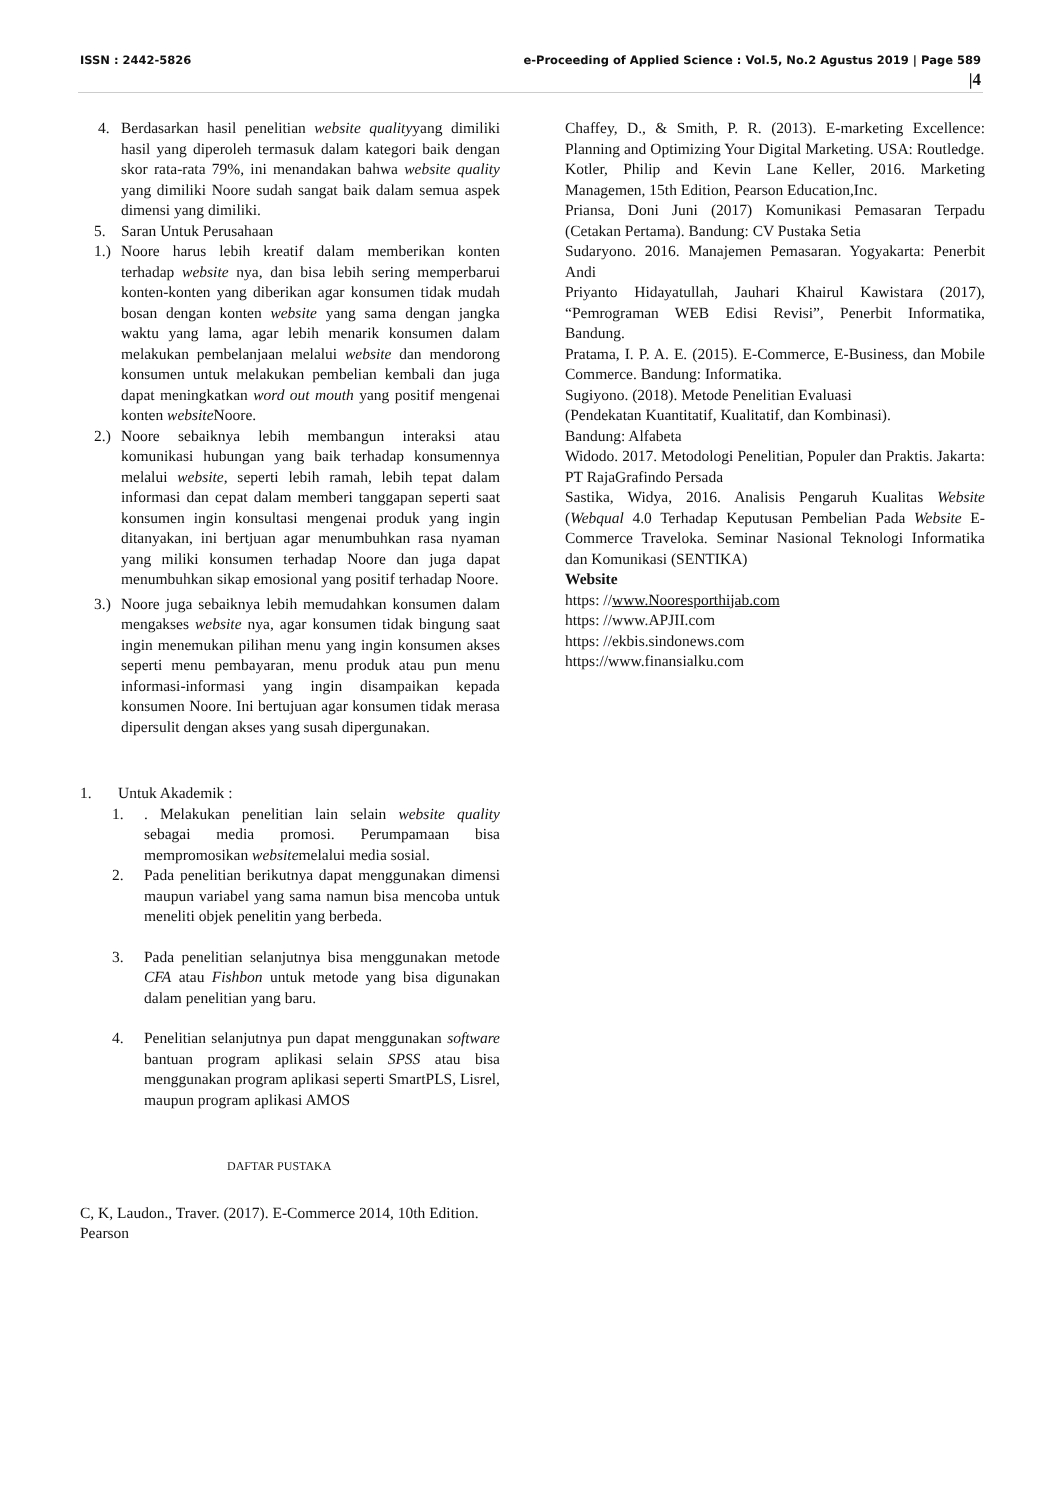ISSN : 2442-5826 e-Proceeding of Applied Science : Vol.5, No.2 Agustus 2019 | Page 589
|4
4. Berdasarkan hasil penelitian website qualityyang dimiliki hasil yang diperoleh termasuk dalam kategori baik dengan skor rata-rata 79%, ini menandakan bahwa website quality yang dimiliki Noore sudah sangat baik dalam semua aspek dimensi yang dimiliki.
5. Saran Untuk Perusahaan
1.) Noore harus lebih kreatif dalam memberikan konten terhadap website nya, dan bisa lebih sering memperbarui konten-konten yang diberikan agar konsumen tidak mudah bosan dengan konten website yang sama dengan jangka waktu yang lama, agar lebih menarik konsumen dalam melakukan pembelanjaan melalui website dan mendorong konsumen untuk melakukan pembelian kembali dan juga dapat meningkatkan word out mouth yang positif mengenai konten website Noore.
2.) Noore sebaiknya lebih membangun interaksi atau komunikasi hubungan yang baik terhadap konsumennya melalui website, seperti lebih ramah, lebih tepat dalam informasi dan cepat dalam memberi tanggapan seperti saat konsumen ingin konsultasi mengenai produk yang ingin ditanyakan, ini bertjuan agar menumbuhkan rasa nyaman yang miliki konsumen terhadap Noore dan juga dapat menumbuhkan sikap emosional yang positif terhadap Noore.
3.) Noore juga sebaiknya lebih memudahkan konsumen dalam mengakses website nya, agar konsumen tidak bingung saat ingin menemukan pilihan menu yang ingin konsumen akses seperti menu pembayaran, menu produk atau pun menu informasi-informasi yang ingin disampaikan kepada konsumen Noore. Ini bertujuan agar konsumen tidak merasa dipersulit dengan akses yang susah dipergunakan.
1. Untuk Akademik :
1.. Melakukan penelitian lain selain website quality sebagai media promosi. Perumpamaan bisa mempromosikan websitemelalui media sosial.
2. Pada penelitian berikutnya dapat menggunakan dimensi maupun variabel yang sama namun bisa mencoba untuk meneliti objek penelitin yang berbeda.
3. Pada penelitian selanjutnya bisa menggunakan metode CFA atau Fishbon untuk metode yang bisa digunakan dalam penelitian yang baru.
4. Penelitian selanjutnya pun dapat menggunakan software bantuan program aplikasi selain SPSS atau bisa menggunakan program aplikasi seperti SmartPLS, Lisrel, maupun program aplikasi AMOS
DAFTAR PUSTAKA
C, K, Laudon., Traver. (2017). E-Commerce 2014, 10th Edition. Pearson
Chaffey, D., & Smith, P. R. (2013). E-marketing Excellence: Planning and Optimizing Your Digital Marketing. USA: Routledge.
Kotler, Philip and Kevin Lane Keller, 2016. Marketing Managemen, 15th Edition, Pearson Education,Inc.
Priansa, Doni Juni (2017) Komunikasi Pemasaran Terpadu (Cetakan Pertama). Bandung: CV Pustaka Setia
Sudaryono. 2016. Manajemen Pemasaran. Yogyakarta: Penerbit Andi
Priyanto Hidayatullah, Jauhari Khairul Kawistara (2017), “Pemrograman WEB Edisi Revisi”, Penerbit Informatika, Bandung.
Pratama, I. P. A. E. (2015). E-Commerce, E-Business, dan Mobile Commerce. Bandung: Informatika.
Sugiyono. (2018). Metode Penelitian Evaluasi
(Pendekatan Kuantitatif, Kualitatif, dan Kombinasi).
Bandung: Alfabeta
Widodo. 2017. Metodologi Penelitian, Populer dan Praktis. Jakarta: PT RajaGrafindo Persada
Sastika, Widya, 2016. Analisis Pengaruh Kualitas Website (Webqual 4.0 Terhadap Keputusan Pembelian Pada Website E-Commerce Traveloka. Seminar Nasional Teknologi Informatika dan Komunikasi (SENTIKA)
Website
https: //www.Nooresporthijab.com
https: //www.APJII.com
https: //ekbis.sindonews.com
https://www.finansialku.com